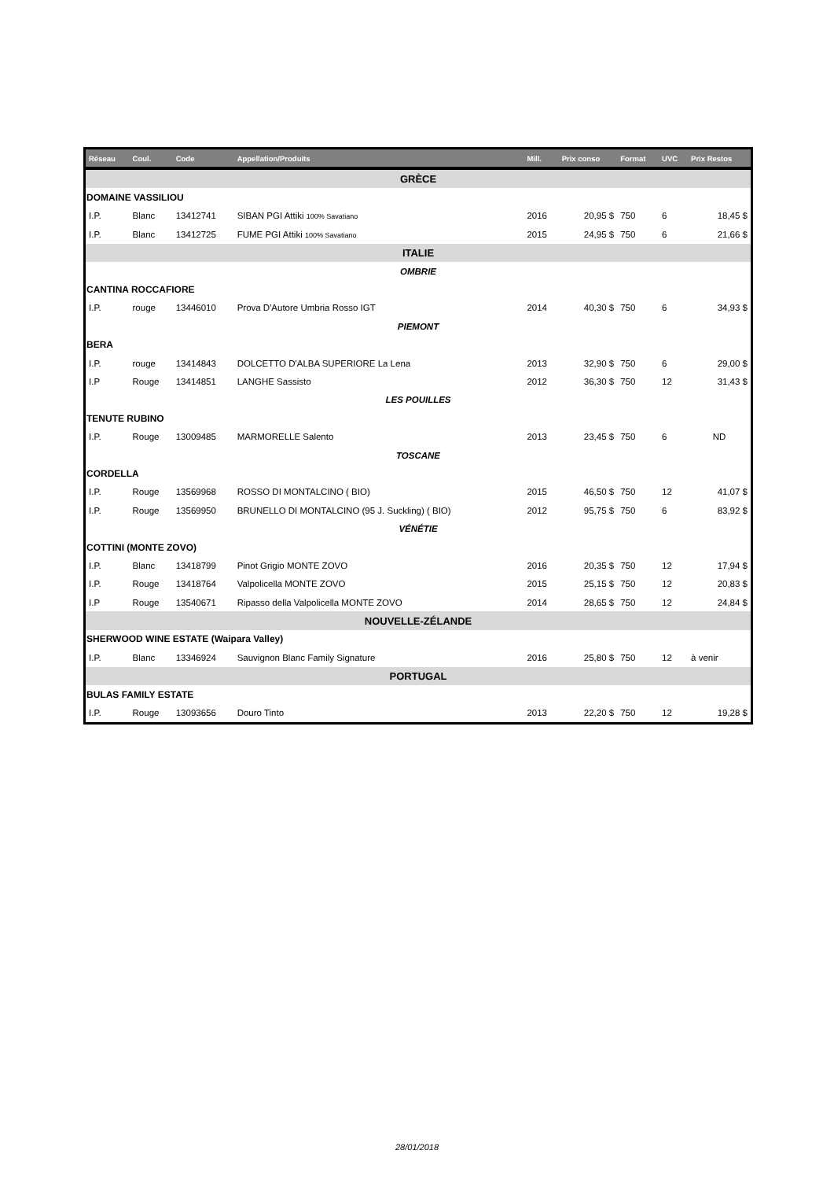| Réseau | Coul. | Code | Appellation/Produits | Mill. | Prix conso | Format | UVC | Prix Restos |
| --- | --- | --- | --- | --- | --- | --- | --- | --- |
| GRÈCE | | | | | | | | |
| DOMAINE VASSILIOU | | | | | | | | |
| I.P. | Blanc | 13412741 | SIBAN PGI Attiki 100% Savatiano | 2016 | 20,95 $ | 750 | 6 | 18,45 $ |
| I.P. | Blanc | 13412725 | FUME PGI Attiki 100% Savatiano | 2015 | 24,95 $ | 750 | 6 | 21,66 $ |
| ITALIE | | | | | | | | |
| OMBRIE | | | | | | | | |
| CANTINA ROCCAFIORE | | | | | | | | |
| I.P. | rouge | 13446010 | Prova D'Autore Umbria Rosso IGT | 2014 | 40,30 $ | 750 | 6 | 34,93 $ |
| PIEMONT | | | | | | | | |
| BERA | | | | | | | | |
| I.P. | rouge | 13414843 | DOLCETTO D'ALBA SUPERIORE La Lena | 2013 | 32,90 $ | 750 | 6 | 29,00 $ |
| I.P | Rouge | 13414851 | LANGHE Sassisto | 2012 | 36,30 $ | 750 | 12 | 31,43 $ |
| LES POUILLES | | | | | | | | |
| TENUTE RUBINO | | | | | | | | |
| I.P. | Rouge | 13009485 | MARMORELLE Salento | 2013 | 23,45 $ | 750 | 6 | ND |
| TOSCANE | | | | | | | | |
| CORDELLA | | | | | | | | |
| I.P. | Rouge | 13569968 | ROSSO DI MONTALCINO ( BIO) | 2015 | 46,50 $ | 750 | 12 | 41,07 $ |
| I.P. | Rouge | 13569950 | BRUNELLO DI MONTALCINO (95 J. Suckling) ( BIO) | 2012 | 95,75 $ | 750 | 6 | 83,92 $ |
| VÉNÉTIE | | | | | | | | |
| COTTINI (MONTE ZOVO) | | | | | | | | |
| I.P. | Blanc | 13418799 | Pinot Grigio MONTE ZOVO | 2016 | 20,35 $ | 750 | 12 | 17,94 $ |
| I.P. | Rouge | 13418764 | Valpolicella MONTE ZOVO | 2015 | 25,15 $ | 750 | 12 | 20,83 $ |
| I.P | Rouge | 13540671 | Ripasso della Valpolicella MONTE ZOVO | 2014 | 28,65 $ | 750 | 12 | 24,84 $ |
| NOUVELLE-ZÉLANDE | | | | | | | | |
| SHERWOOD WINE ESTATE (Waipara Valley) | | | | | | | | |
| I.P. | Blanc | 13346924 | Sauvignon Blanc Family Signature | 2016 | 25,80 $ | 750 | 12 | à venir |
| PORTUGAL | | | | | | | | |
| BULAS FAMILY ESTATE | | | | | | | | |
| I.P. | Rouge | 13093656 | Douro Tinto | 2013 | 22,20 $ | 750 | 12 | 19,28 $ |
28/01/2018